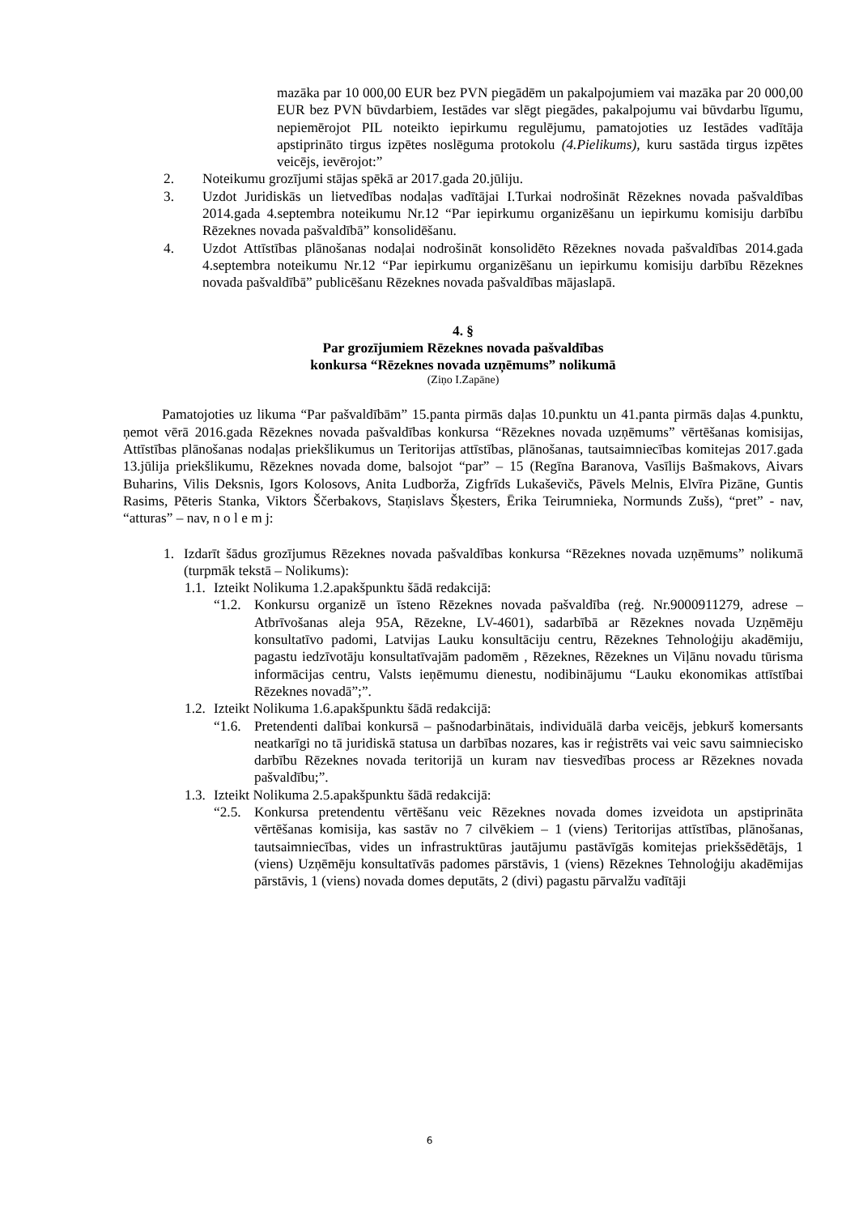mazāka par 10 000,00 EUR bez PVN piegādēm un pakalpojumiem vai mazāka par 20 000,00 EUR bez PVN būvdarbiem, Iestādes var slēgt piegādes, pakalpojumu vai būvdarbu līgumu, nepiemērojot PIL noteikto iepirkumu regulējumu, pamatojoties uz Iestādes vadītāja apstiprināto tirgus izpētes noslēguma protokolu (4.Pielikums), kuru sastāda tirgus izpētes veicējs, ievērojot:”
2. Noteikumu grozījumi stājas spēkā ar 2017.gada 20.jūliju.
3. Uzdot Juridiskās un lietvedības nodaļas vadītājai I.Turkai nodrošināt Rēzeknes novada pašvaldības 2014.gada 4.septembra noteikumu Nr.12 “Par iepirkumu organizēšanu un iepirkumu komisiju darbību Rēzeknes novada pašvaldībā” konsolidēšanu.
4. Uzdot Attīstības plānošanas nodaļai nodrošināt konsolidēto Rēzeknes novada pašvaldības 2014.gada 4.septembra noteikumu Nr.12 “Par iepirkumu organizēšanu un iepirkumu komisiju darbību Rēzeknes novada pašvaldībā” publicēšanu Rēzeknes novada pašvaldības mājaslapā.
4. §
Par grozījumiem Rēzeknes novada pašvaldības
konkursa “Rēzeknes novada uzņēmums” nolikumā
(Ziņo I.Zapāne)
Pamatojoties uz likuma “Par pašvaldībām” 15.panta pirmās daļas 10.punktu un 41.panta pirmās daļas 4.punktu, ņemot vērā 2016.gada Rēzeknes novada pašvaldības konkursa “Rēzeknes novada uzņēmums” vērtēšanas komisijas, Attīstības plānošanas nodaļas priekšlikumus un Teritorijas attīstības, plānošanas, tautsaimniecības komitejas 2017.gada 13.jūlija priekšlikumu, Rēzeknes novada dome, balsojot “par” – 15 (Regīna Baranova, Vasīlijs Bašmakovs, Aivars Buharins, Vilis Deksnis, Igors Kolosovs, Anita Ludborža, Zigfrīds Lukaševičs, Pāvels Melnis, Elvīra Pizāne, Guntis Rasims, Pēteris Stanka, Viktors Ščerbakovs, Staņislavs Šķesters, Ērika Teirumnieka, Normunds Zušs), “pret” - nav, “atturas” – nav, n o l e m j:
1. Izdarīt šādus grozījumus Rēzeknes novada pašvaldības konkursa “Rēzeknes novada uzņēmums” nolikumā (turpmāk tekstā – Nolikums):
1.1. Izteikt Nolikuma 1.2.apakšpunktu šādā redakcijā:
“1.2. Konkursu organizē un īsteno Rēzeknes novada pašvaldība (reģ. Nr.9000911279, adrese – Atbrīvošanas aleja 95A, Rēzekne, LV-4601), sadarbībā ar Rēzeknes novada Uzņēmēju konsultatīvo padomi, Latvijas Lauku konsultāciju centru, Rēzeknes Tehnoloģiju akadēmiju, pagastu iedzīvotāju konsultatīvajām padomēm , Rēzeknes, Rēzeknes un Viļānu novadu tūrisma informācijas centru, Valsts ieņēmumu dienestu, nodibinājumu “Lauku ekonomikas attīstībai Rēzeknes novadā”;”.
1.2. Izteikt Nolikuma 1.6.apakšpunktu šādā redakcijā:
“1.6. Pretendenti dalībai konkursā – pašnodarbinātais, individuālā darba veicējs, jebkurš komersants neatkarīgi no tā juridiskā statusa un darbības nozares, kas ir reģistrēts vai veic savu saimniecisko darbību Rēzeknes novada teritorijā un kuram nav tiesvedības process ar Rēzeknes novada pašvaldību;”.
1.3. Izteikt Nolikuma 2.5.apakšpunktu šādā redakcijā:
“2.5. Konkursa pretendentu vērtēšanu veic Rēzeknes novada domes izveidota un apstiprināta vērtēšanas komisija, kas sastāv no 7 cilvēkiem – 1 (viens) Teritorijas attīstības, plānošanas, tautsaimniecības, vides un infrastruktūras jautājumu pastāvīgās komitejas priekšsēdētājs, 1 (viens) Uzņēmēju konsultatīvās padomes pārstāvis, 1 (viens) Rēzeknes Tehnoloģiju akadēmijas pārstāvis, 1 (viens) novada domes deputāts, 2 (divi) pagastu pārvalžu vadītāji
6